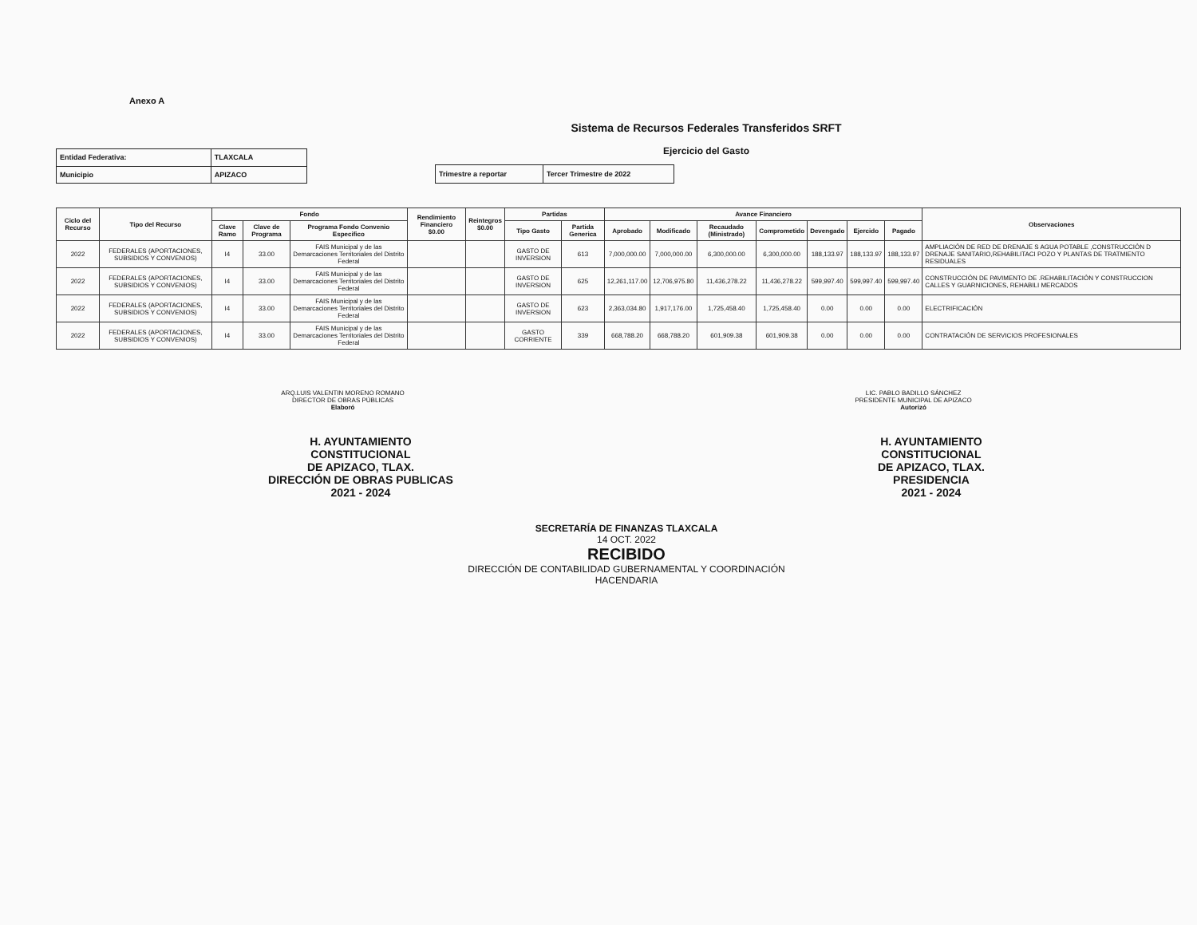Anexo A
Sistema de Recursos Federales Transferidos SRFT
Ejercicio del Gasto
| Entidad Federativa: | TLAXCALA |
| Municipio | APIZACO |
| Trimestre a reportar | Tercer Trimestre de 2022 |
| Ciclo del Recurso | Tipo del Recurso | Fondo | | | Rendimiento Financiero $0.00 | Reintegros $0.00 | Partidas | | Avance Financiero | | | | | | | Observaciones |
| --- | --- | --- | --- | --- | --- | --- | --- | --- | --- | --- | --- | --- | --- | --- | --- | --- |
| | | Clave Ramo | Clave de Programa | Programa Fondo Convenio Especifico | | | Tipo Gasto | Partida Generica | Aprobado | Modificado | Recaudado (Ministrado) | Comprometido | Devengado | Ejercido | Pagado | |
| 2022 | FEDERALES (APORTACIONES, SUBSIDIOS Y CONVENIOS) | I4 | 33.00 | FAIS Municipal y de las Demarcaciones Territoriales del Distrito Federal | | | GASTO DE INVERSION | 613 | 7,000,000.00 | 7,000,000.00 | 6,300,000.00 | 6,300,000.00 | 188,133.97 | 188,133.97 | 188,133.97 | AMPLIACIÓN DE RED DE DRENAJE S AGUA POTABLE ,CONSTRUCCIÓN D DRENAJE SANITARIO,REHABILITACI POZO Y PLANTAS DE TRATMIENTO RESIDUALES |
| 2022 | FEDERALES (APORTACIONES, SUBSIDIOS Y CONVENIOS) | I4 | 33.00 | FAIS Municipal y de las Demarcaciones Territoriales del Distrito Federal | | | GASTO DE INVERSION | 625 | 12,261,117.00 | 12,706,975.80 | 11,436,278.22 | 11,436,278.22 | 599,997.40 | 599,997.40 | 599,997.40 | CONSTRUCCIÓN DE PAVIMENTO DE .REHABILITACIÓN Y CONSTRUCCION CALLES Y GUARNICIONES, REHABILI MERCADOS |
| 2022 | FEDERALES (APORTACIONES, SUBSIDIOS Y CONVENIOS) | I4 | 33.00 | FAIS Municipal y de las Demarcaciones Territoriales del Distrito Federal | | | GASTO DE INVERSION | 623 | 2,363,034.80 | 1,917,176.00 | 1,725,458.40 | 1,725,458.40 | 0.00 | 0.00 | 0.00 | ELECTRIFICACIÓN |
| 2022 | FEDERALES (APORTACIONES, SUBSIDIOS Y CONVENIOS) | I4 | 33.00 | FAIS Municipal y de las Demarcaciones Territoriales del Distrito Federal | | | GASTO CORRIENTE | 339 | 668,788.20 | 668,788.20 | 601,909.38 | 601,909.38 | 0.00 | 0.00 | 0.00 | CONTRATACIÓN DE SERVICIOS PROFESIONALES |
ARQ.LUIS VALENTIN MORENO ROMANO
DIRECTOR DE OBRAS PÚBLICAS
Elaboró
LIC. PABLO BADILLO SÁNCHEZ
PRESIDENTE MUNICIPAL DE APIZACO
Autorizó
H. AYUNTAMIENTO
CONSTITUCIONAL
DE APIZACO, TLAX.
DIRECCIÓN DE OBRAS PUBLICAS
2021 - 2024
H. AYUNTAMIENTO
CONSTITUCIONAL
DE APIZACO, TLAX.
PRESIDENCIA
2021 - 2024
SECRETARÍA DE FINANZAS TLAXCALA
14 OCT. 2022
RECIBIDO
DIRECCIÓN DE CONTABILIDAD GUBERNAMENTAL Y COORDINACIÓN HACENDARIA